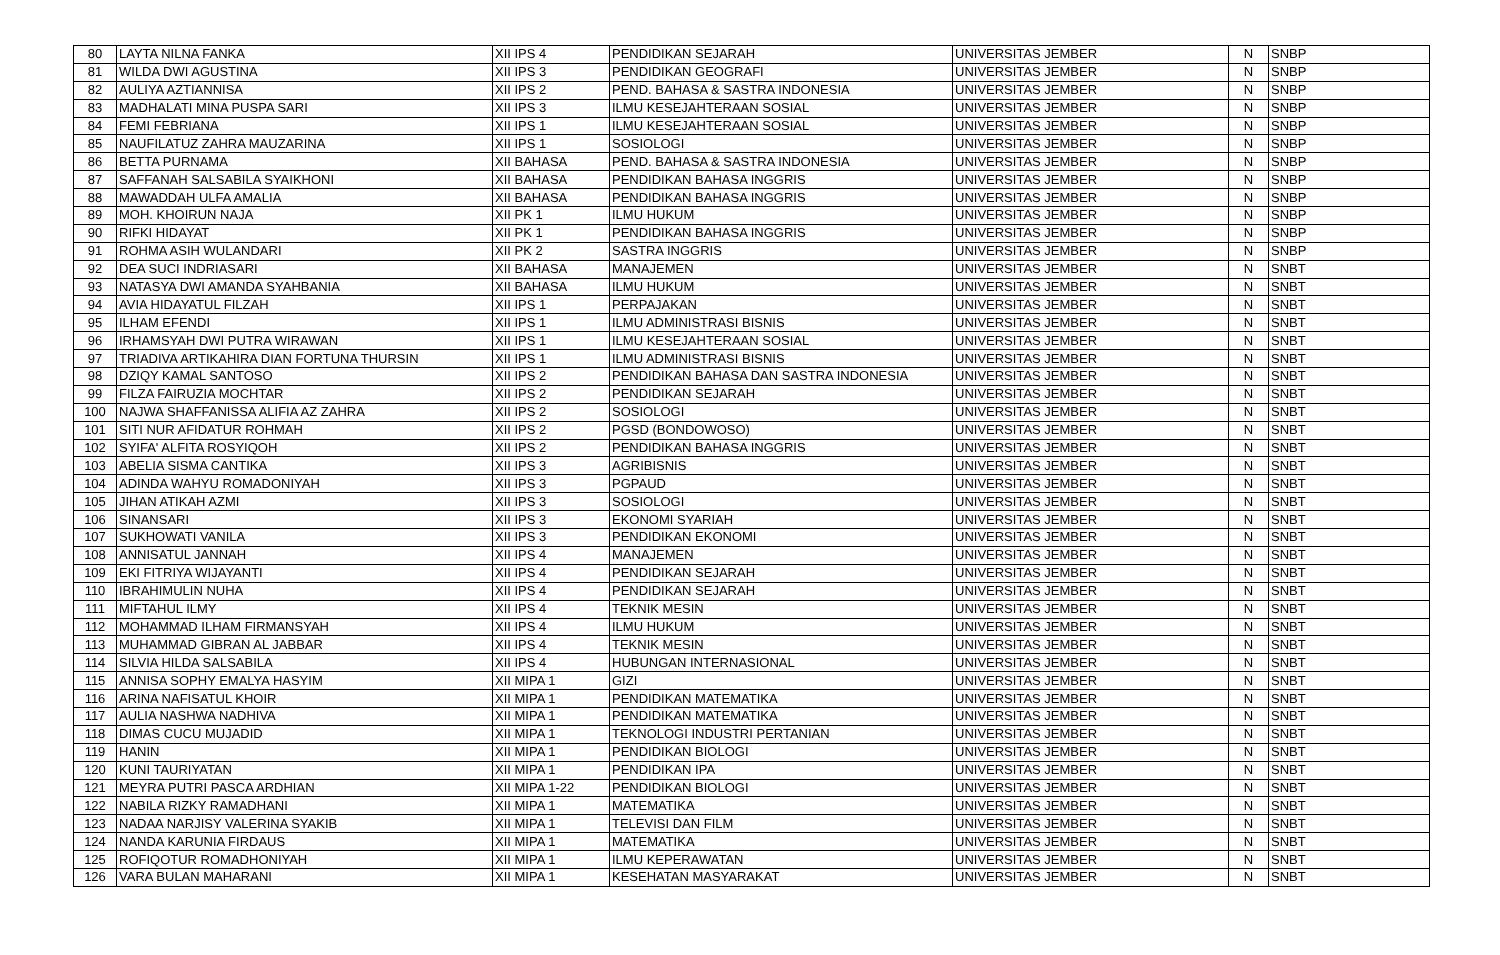| 80 | LAYTA NILNA FANKA | XII IPS 4 | PENDIDIKAN SEJARAH | UNIVERSITAS JEMBER | N | SNBP |
| 81 | WILDA DWI AGUSTINA | XII IPS 3 | PENDIDIKAN GEOGRAFI | UNIVERSITAS JEMBER | N | SNBP |
| 82 | AULIYA AZTIANNISA | XII IPS 2 | PEND. BAHASA & SASTRA INDONESIA | UNIVERSITAS JEMBER | N | SNBP |
| 83 | MADHALATI MINA PUSPA SARI | XII IPS 3 | ILMU KESEJAHTERAAN SOSIAL | UNIVERSITAS JEMBER | N | SNBP |
| 84 | FEMI FEBRIANA | XII IPS 1 | ILMU KESEJAHTERAAN SOSIAL | UNIVERSITAS JEMBER | N | SNBP |
| 85 | NAUFILATUZ ZAHRA MAUZARINA | XII IPS 1 | SOSIOLOGI | UNIVERSITAS JEMBER | N | SNBP |
| 86 | BETTA PURNAMA | XII BAHASA | PEND. BAHASA & SASTRA INDONESIA | UNIVERSITAS JEMBER | N | SNBP |
| 87 | SAFFANAH SALSABILA SYAIKHONI | XII BAHASA | PENDIDIKAN BAHASA INGGRIS | UNIVERSITAS JEMBER | N | SNBP |
| 88 | MAWADDAH ULFA AMALIA | XII BAHASA | PENDIDIKAN BAHASA INGGRIS | UNIVERSITAS JEMBER | N | SNBP |
| 89 | MOH. KHOIRUN NAJA | XII PK 1 | ILMU HUKUM | UNIVERSITAS JEMBER | N | SNBP |
| 90 | RIFKI HIDAYAT | XII PK 1 | PENDIDIKAN BAHASA INGGRIS | UNIVERSITAS JEMBER | N | SNBP |
| 91 | ROHMA ASIH WULANDARI | XII PK 2 | SASTRA INGGRIS | UNIVERSITAS JEMBER | N | SNBP |
| 92 | DEA SUCI INDRIASARI | XII BAHASA | MANAJEMEN | UNIVERSITAS JEMBER | N | SNBT |
| 93 | NATASYA DWI AMANDA SYAHBANIA | XII BAHASA | ILMU HUKUM | UNIVERSITAS JEMBER | N | SNBT |
| 94 | AVIA HIDAYATUL FILZAH | XII IPS 1 | PERPAJAKAN | UNIVERSITAS JEMBER | N | SNBT |
| 95 | ILHAM EFENDI | XII IPS 1 | ILMU ADMINISTRASI BISNIS | UNIVERSITAS JEMBER | N | SNBT |
| 96 | IRHAMSYAH DWI PUTRA WIRAWAN | XII IPS 1 | ILMU KESEJAHTERAAN SOSIAL | UNIVERSITAS JEMBER | N | SNBT |
| 97 | TRIADIVA ARTIKAHIRA DIAN FORTUNA THURSIN | XII IPS 1 | ILMU ADMINISTRASI BISNIS | UNIVERSITAS JEMBER | N | SNBT |
| 98 | DZIQY KAMAL SANTOSO | XII IPS 2 | PENDIDIKAN BAHASA DAN SASTRA INDONESIA | UNIVERSITAS JEMBER | N | SNBT |
| 99 | FILZA FAIRUZIA MOCHTAR | XII IPS 2 | PENDIDIKAN SEJARAH | UNIVERSITAS JEMBER | N | SNBT |
| 100 | NAJWA SHAFFANISSA ALIFIA AZ ZAHRA | XII IPS 2 | SOSIOLOGI | UNIVERSITAS JEMBER | N | SNBT |
| 101 | SITI NUR AFIDATUR ROHMAH | XII IPS 2 | PGSD (BONDOWOSO) | UNIVERSITAS JEMBER | N | SNBT |
| 102 | SYIFA' ALFITA ROSYIQOH | XII IPS 2 | PENDIDIKAN BAHASA INGGRIS | UNIVERSITAS JEMBER | N | SNBT |
| 103 | ABELIA SISMA CANTIKA | XII IPS 3 | AGRIBISNIS | UNIVERSITAS JEMBER | N | SNBT |
| 104 | ADINDA WAHYU ROMADONIYAH | XII IPS 3 | PGPAUD | UNIVERSITAS JEMBER | N | SNBT |
| 105 | JIHAN ATIKAH AZMI | XII IPS 3 | SOSIOLOGI | UNIVERSITAS JEMBER | N | SNBT |
| 106 | SINANSARI | XII IPS 3 | EKONOMI SYARIAH | UNIVERSITAS JEMBER | N | SNBT |
| 107 | SUKHOWATI VANILA | XII IPS 3 | PENDIDIKAN EKONOMI | UNIVERSITAS JEMBER | N | SNBT |
| 108 | ANNISATUL JANNAH | XII IPS 4 | MANAJEMEN | UNIVERSITAS JEMBER | N | SNBT |
| 109 | EKI FITRIYA WIJAYANTI | XII IPS 4 | PENDIDIKAN SEJARAH | UNIVERSITAS JEMBER | N | SNBT |
| 110 | IBRAHIMULIN NUHA | XII IPS 4 | PENDIDIKAN SEJARAH | UNIVERSITAS JEMBER | N | SNBT |
| 111 | MIFTAHUL ILMY | XII IPS 4 | TEKNIK MESIN | UNIVERSITAS JEMBER | N | SNBT |
| 112 | MOHAMMAD ILHAM FIRMANSYAH | XII IPS 4 | ILMU HUKUM | UNIVERSITAS JEMBER | N | SNBT |
| 113 | MUHAMMAD GIBRAN AL JABBAR | XII IPS 4 | TEKNIK MESIN | UNIVERSITAS JEMBER | N | SNBT |
| 114 | SILVIA HILDA SALSABILA | XII IPS 4 | HUBUNGAN INTERNASIONAL | UNIVERSITAS JEMBER | N | SNBT |
| 115 | ANNISA SOPHY EMALYA HASYIM | XII MIPA 1 | GIZI | UNIVERSITAS JEMBER | N | SNBT |
| 116 | ARINA NAFISATUL KHOIR | XII MIPA 1 | PENDIDIKAN MATEMATIKA | UNIVERSITAS JEMBER | N | SNBT |
| 117 | AULIA NASHWA NADHIVA | XII MIPA 1 | PENDIDIKAN MATEMATIKA | UNIVERSITAS JEMBER | N | SNBT |
| 118 | DIMAS CUCU MUJADID | XII MIPA 1 | TEKNOLOGI INDUSTRI PERTANIAN | UNIVERSITAS JEMBER | N | SNBT |
| 119 | HANIN | XII MIPA 1 | PENDIDIKAN BIOLOGI | UNIVERSITAS JEMBER | N | SNBT |
| 120 | KUNI TAURIYATAN | XII MIPA 1 | PENDIDIKAN IPA | UNIVERSITAS JEMBER | N | SNBT |
| 121 | MEYRA PUTRI PASCA ARDHIAN | XII MIPA 1-22 | PENDIDIKAN BIOLOGI | UNIVERSITAS JEMBER | N | SNBT |
| 122 | NABILA RIZKY RAMADHANI | XII MIPA 1 | MATEMATIKA | UNIVERSITAS JEMBER | N | SNBT |
| 123 | NADAA NARJISY VALERINA SYAKIB | XII MIPA 1 | TELEVISI DAN FILM | UNIVERSITAS JEMBER | N | SNBT |
| 124 | NANDA KARUNIA FIRDAUS | XII MIPA 1 | MATEMATIKA | UNIVERSITAS JEMBER | N | SNBT |
| 125 | ROFIQOTUR ROMADHONIYAH | XII MIPA 1 | ILMU KEPERAWATAN | UNIVERSITAS JEMBER | N | SNBT |
| 126 | VARA BULAN MAHARANI | XII MIPA 1 | KESEHATAN MASYARAKAT | UNIVERSITAS JEMBER | N | SNBT |